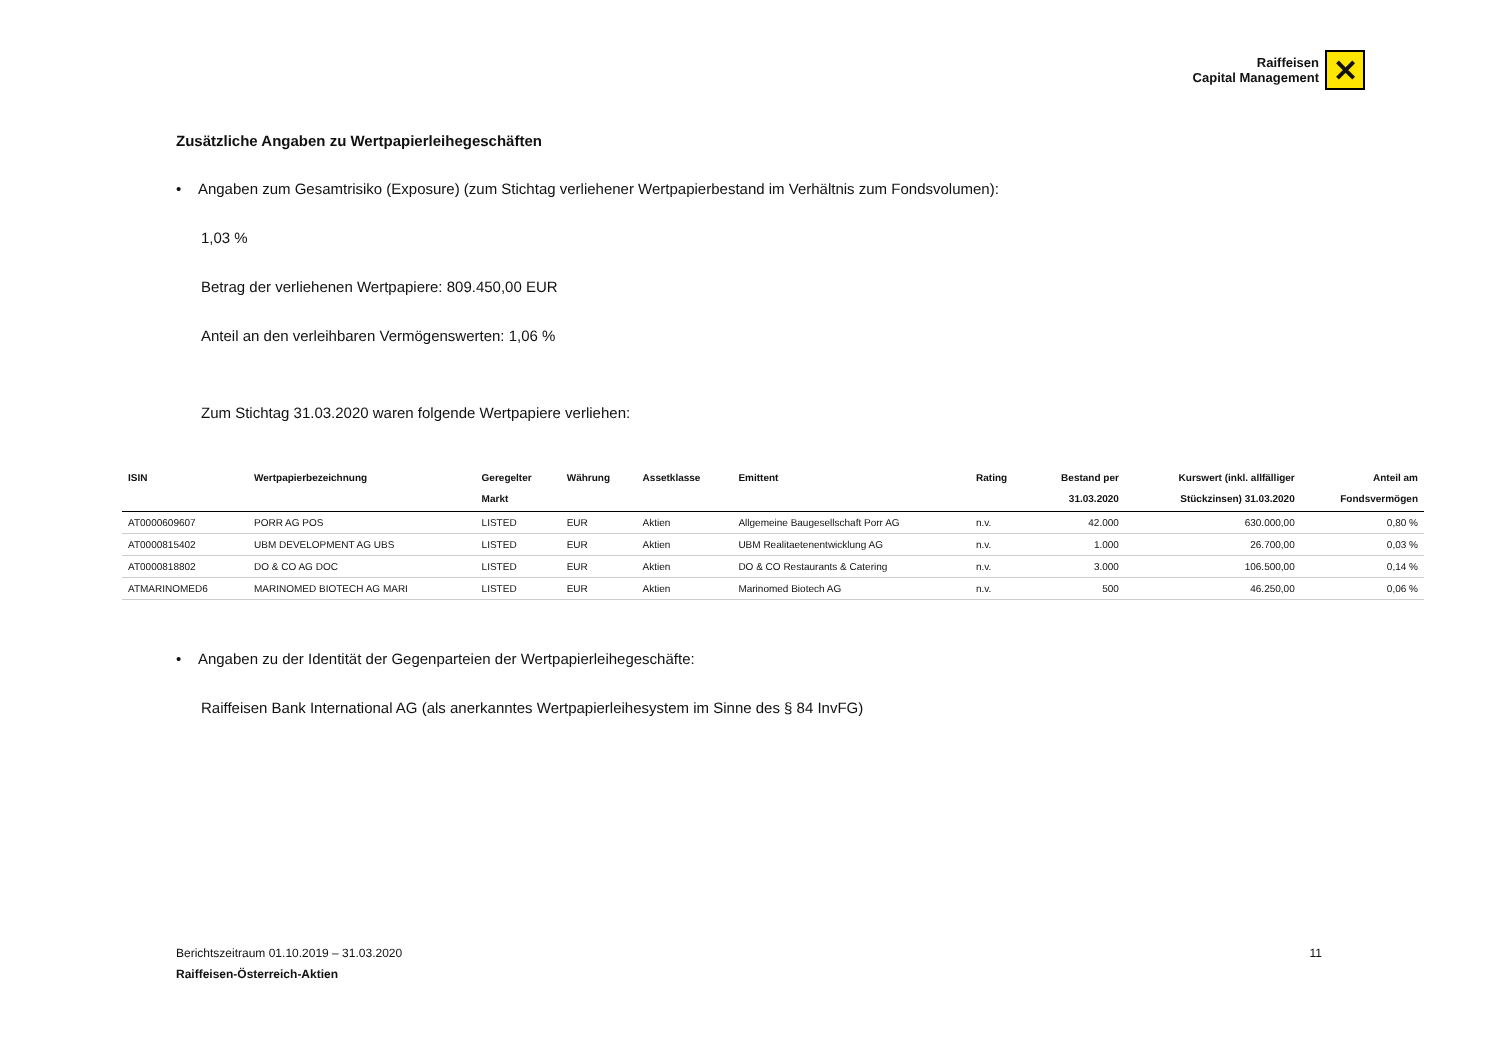Raiffeisen
Capital Management
✕
Zusätzliche Angaben zu Wertpapierleihegeschäften
• Angaben zum Gesamtrisiko (Exposure) (zum Stichtag verliehener Wertpapierbestand im Verhältnis zum Fondsvolumen):
1,03 %
Betrag der verliehenen Wertpapiere: 809.450,00 EUR
Anteil an den verleihbaren Vermögenswerten: 1,06 %
Zum Stichtag 31.03.2020 waren folgende Wertpapiere verliehen:
| ISIN | Wertpapierbezeichnung | Geregelter Markt | Währung | Assetklasse | Emittent | Rating | Bestand per 31.03.2020 | Kurswert (inkl. allfälliger Stückzinsen) 31.03.2020 | Anteil am Fondsvermögen |
| --- | --- | --- | --- | --- | --- | --- | --- | --- | --- |
| AT0000609607 | PORR AG POS | LISTED | EUR | Aktien | Allgemeine Baugesellschaft Porr AG | n.v. | 42.000 | 630.000,00 | 0,80 % |
| AT0000815402 | UBM DEVELOPMENT AG UBS | LISTED | EUR | Aktien | UBM Realitaetenentwicklung AG | n.v. | 1.000 | 26.700,00 | 0,03 % |
| AT0000818802 | DO & CO AG DOC | LISTED | EUR | Aktien | DO & CO Restaurants & Catering | n.v. | 3.000 | 106.500,00 | 0,14 % |
| ATMARINOMED6 | MARINOMED BIOTECH AG MARI | LISTED | EUR | Aktien | Marinomed Biotech AG | n.v. | 500 | 46.250,00 | 0,06 % |
• Angaben zu der Identität der Gegenparteien der Wertpapierleihegeschäfte:
Raiffeisen Bank International AG (als anerkanntes Wertpapierleihesystem im Sinne des § 84 InvFG)
Berichtszeitraum 01.10.2019 – 31.03.2020 11
Raiffeisen-Österreich-Aktien